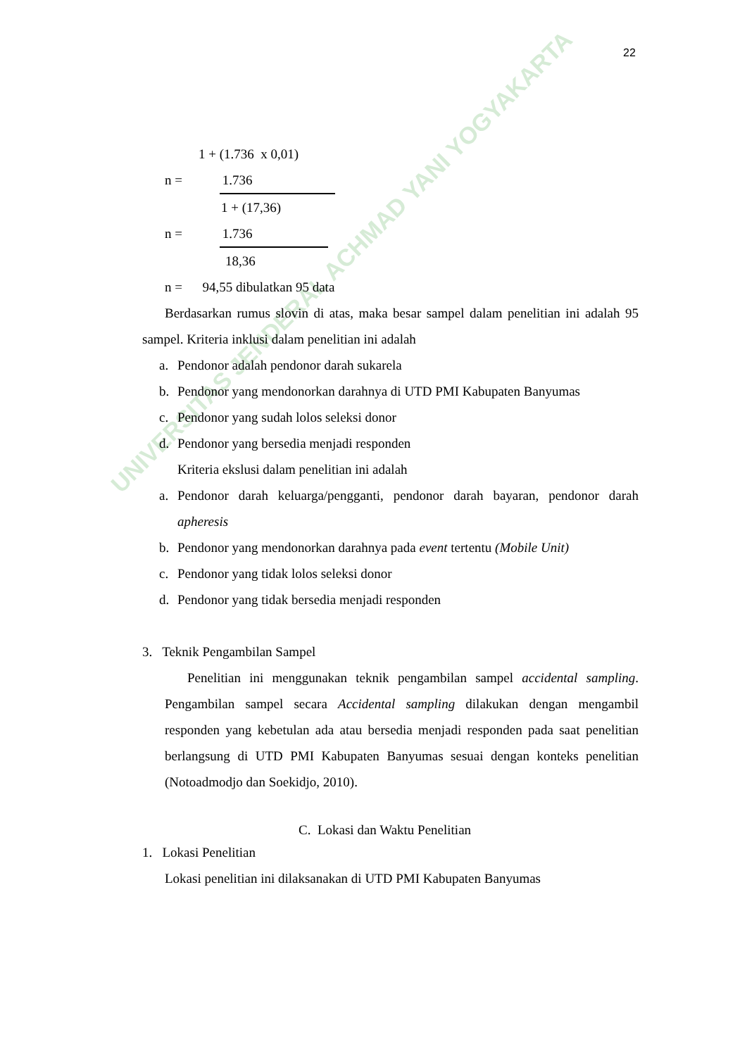22
UNIVERSITAS JENDERAL ACHMAD YANI YOGYAKARTA
1 + (1.736 x 0,01)
n = 1.736
1 + (17,36)
n = 1.736
18,36
n = 94,55 dibulatkan 95 data
Berdasarkan rumus slovin di atas, maka besar sampel dalam penelitian ini adalah 95 sampel. Kriteria inklusi dalam penelitian ini adalah
a. Pendonor adalah pendonor darah sukarela
b. Pendonor yang mendonorkan darahnya di UTD PMI Kabupaten Banyumas
c. Pendonor yang sudah lolos seleksi donor
d. Pendonor yang bersedia menjadi responden
Kriteria ekslusi dalam penelitian ini adalah
a. Pendonor darah keluarga/pengganti, pendonor darah bayaran, pendonor darah apheresis
b. Pendonor yang mendonorkan darahnya pada event tertentu (Mobile Unit)
c. Pendonor yang tidak lolos seleksi donor
d. Pendonor yang tidak bersedia menjadi responden
3. Teknik Pengambilan Sampel
Penelitian ini menggunakan teknik pengambilan sampel accidental sampling. Pengambilan sampel secara Accidental sampling dilakukan dengan mengambil responden yang kebetulan ada atau bersedia menjadi responden pada saat penelitian berlangsung di UTD PMI Kabupaten Banyumas sesuai dengan konteks penelitian (Notoadmodjo dan Soekidjo, 2010).
C. Lokasi dan Waktu Penelitian
1. Lokasi Penelitian
Lokasi penelitian ini dilaksanakan di UTD PMI Kabupaten Banyumas